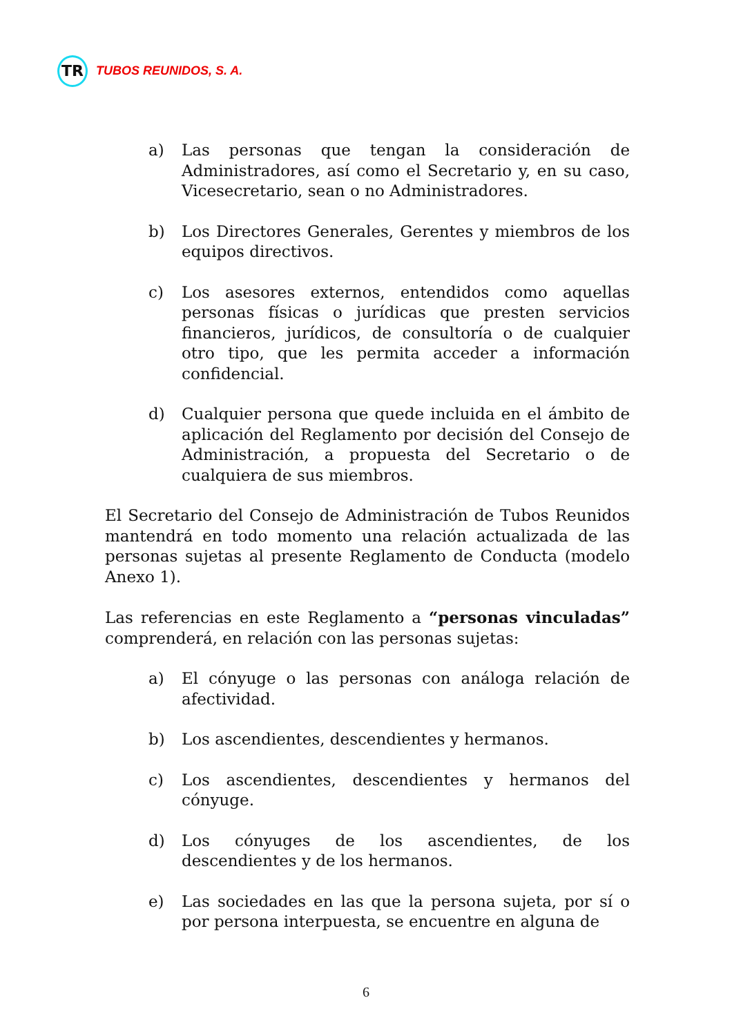TR
TUBOS REUNIDOS, S. A.
a) Las personas que tengan la consideración de Administradores, así como el Secretario y, en su caso, Vicesecretario, sean o no Administradores.
b) Los Directores Generales, Gerentes y miembros de los equipos directivos.
c) Los asesores externos, entendidos como aquellas personas físicas o jurídicas que presten servicios financieros, jurídicos, de consultoría o de cualquier otro tipo, que les permita acceder a información confidencial.
d) Cualquier persona que quede incluida en el ámbito de aplicación del Reglamento por decisión del Consejo de Administración, a propuesta del Secretario o de cualquiera de sus miembros.
El Secretario del Consejo de Administración de Tubos Reunidos mantendrá en todo momento una relación actualizada de las personas sujetas al presente Reglamento de Conducta (modelo Anexo 1).
Las referencias en este Reglamento a “personas vinculadas” comprenderá, en relación con las personas sujetas:
a) El cónyuge o las personas con análoga relación de afectividad.
b) Los ascendientes, descendientes y hermanos.
c) Los ascendientes, descendientes y hermanos del cónyuge.
d) Los cónyuges de los ascendientes, de los descendientes y de los hermanos.
e) Las sociedades en las que la persona sujeta, por sí o por persona interpuesta, se encuentre en alguna de
6